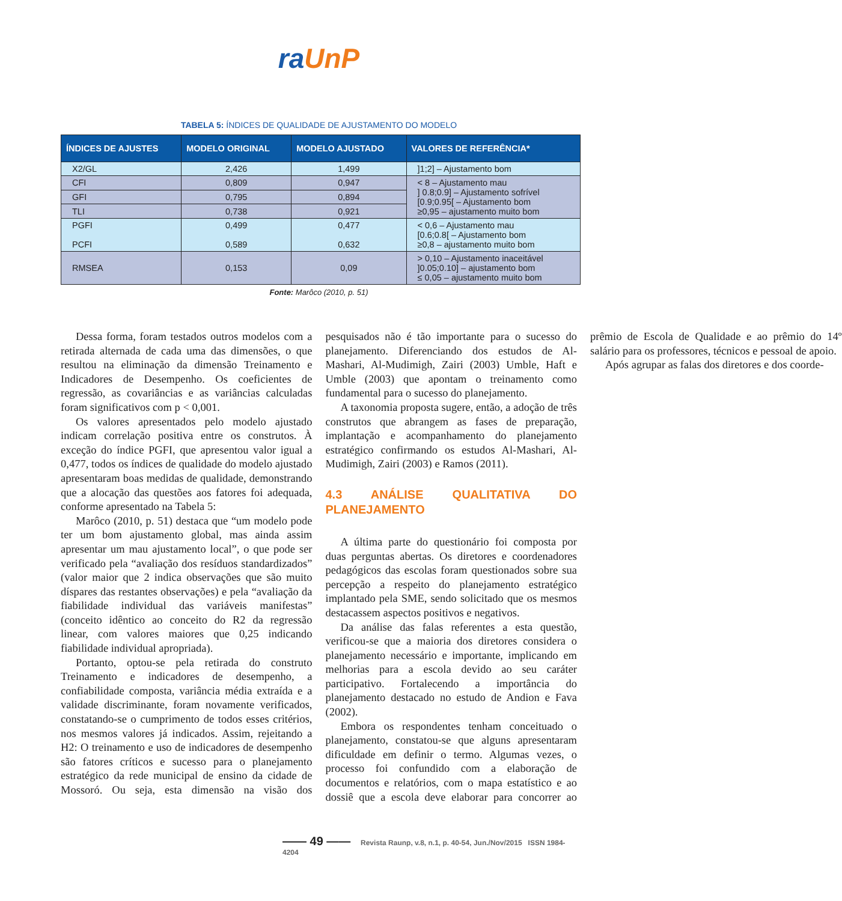ra UnP
TABELA 5: ÍNDICES DE QUALIDADE DE AJUSTAMENTO DO MODELO
| ÍNDICES DE AJUSTES | MODELO ORIGINAL | MODELO AJUSTADO | VALORES DE REFERÊNCIA* |
| --- | --- | --- | --- |
| X2/GL | 2,426 | 1,499 | ]1;2] – Ajustamento bom |
| CFI | 0,809 | 0,947 | < 8 – Ajustamento mau ] 0.8;0.9] – Ajustamento sofrível [0.9;0.95[ – Ajustamento bom ≥0,95 – ajustamento muito bom |
| GFI | 0,795 | 0,894 | |
| TLI | 0,738 | 0,921 | |
| PGFI PCFI | 0,499 0,589 | 0,477 0,632 | < 0,6 – Ajustamento mau [0.6;0.8[ – Ajustamento bom ≥0,8 – ajustamento muito bom |
| RMSEA | 0,153 | 0,09 | > 0,10 – Ajustamento inaceitável ]0.05;0.10] – ajustamento bom ≤ 0,05 – ajustamento muito bom |
Fonte: Marôco (2010, p. 51)
Dessa forma, foram testados outros modelos com a retirada alternada de cada uma das dimensões, o que resultou na eliminação da dimensão Treinamento e Indicadores de Desempenho. Os coeficientes de regressão, as covariâncias e as variâncias calculadas foram significativos com p < 0,001.
Os valores apresentados pelo modelo ajustado indicam correlação positiva entre os construtos. À exceção do índice PGFI, que apresentou valor igual a 0,477, todos os índices de qualidade do modelo ajustado apresentaram boas medidas de qualidade, demonstrando que a alocação das questões aos fatores foi adequada, conforme apresentado na Tabela 5:
Marôco (2010, p. 51) destaca que “um modelo pode ter um bom ajustamento global, mas ainda assim apresentar um mau ajustamento local”, o que pode ser verificado pela “avaliação dos resíduos standardizados” (valor maior que 2 indica observações que são muito díspares das restantes observações) e pela “avaliação da fiabilidade individual das variáveis manifestas” (conceito idêntico ao conceito do R2 da regressão linear, com valores maiores que 0,25 indicando fiabilidade individual apropriada).
Portanto, optou-se pela retirada do construto Treinamento e indicadores de desempenho, a confiabilidade composta, variância média extraída e a validade discriminante, foram novamente verificados, constatando-se o cumprimento de todos esses critérios, nos mesmos valores já indicados. Assim, rejeitando a H2: O treinamento e uso de indicadores de desempenho são fatores críticos e sucesso para o planejamento estratégico da rede municipal de ensino da cidade de Mossoró. Ou seja, esta dimensão na visão dos pesquisados não é tão importante para o sucesso do planejamento. Diferenciando dos estudos de Al-Mashari, Al-Mudimigh, Zairi (2003) Umble, Haft e Umble (2003) que apontam o treinamento como fundamental para o sucesso do planejamento.
A taxonomia proposta sugere, então, a adoção de três construtos que abrangem as fases de preparação, implantação e acompanhamento do planejamento estratégico confirmando os estudos Al-Mashari, Al-Mudimigh, Zairi (2003) e Ramos (2011).
4.3 ANÁLISE QUALITATIVA DO PLANEJAMENTO
A última parte do questionário foi composta por duas perguntas abertas. Os diretores e coordenadores pedagógicos das escolas foram questionados sobre sua percepção a respeito do planejamento estratégico implantado pela SME, sendo solicitado que os mesmos destacassem aspectos positivos e negativos.
Da análise das falas referentes a esta questão, verificou-se que a maioria dos diretores considera o planejamento necessário e importante, implicando em melhorias para a escola devido ao seu caráter participativo. Fortalecendo a importância do planejamento destacado no estudo de Andion e Fava (2002).
Embora os respondentes tenham conceituado o planejamento, constatou-se que alguns apresentaram dificuldade em definir o termo. Algumas vezes, o processo foi confundido com a elaboração de documentos e relatórios, com o mapa estatístico e ao dossiê que a escola deve elaborar para concorrer ao prêmio de Escola de Qualidade e ao prêmio do 14º salário para os professores, técnicos e pessoal de apoio.
Após agrupar as falas dos diretores e dos coorde-
—— 49 —— Revista Raunp, v.8, n.1, p. 40-54, Jun./Nov/2015 ISSN 1984-4204